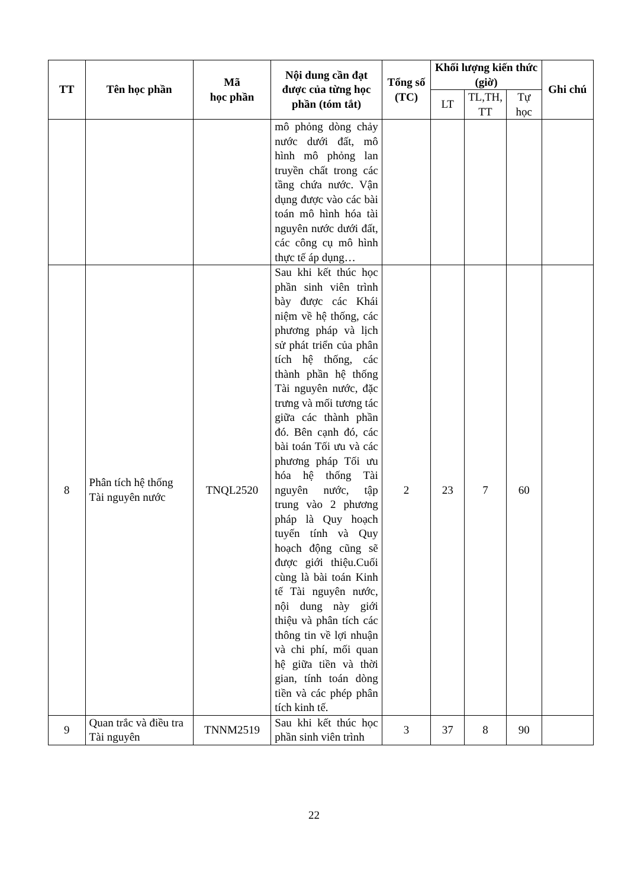| TT | Tên học phần | Mã học phần | Nội dung cần đạt được của từng học phần (tóm tắt) | Tổng số (TC) | Khối lượng kiến thức (giờ) | | | Ghi chú |
| --- | --- | --- | --- | --- | --- | --- | --- | --- |
| | | | | | LT | TL,TH, TT | Tự học | |
| | | | mô phỏng dòng chảy nước dưới đất, mô hình mô phỏng lan truyền chất trong các tầng chứa nước. Vận dụng được vào các bài toán mô hình hóa tài nguyên nước dưới đất, các công cụ mô hình thực tế áp dụng… | | | | | |
| 8 | Phân tích hệ thống Tài nguyên nước | TNQL2520 | Sau khi kết thúc học phần sinh viên trình bày được các Khái niệm về hệ thống, các phương pháp và lịch sử phát triển của phân tích hệ thống, các thành phần hệ thống Tài nguyên nước, đặc trưng và mối tương tác giữa các thành phần đó. Bên cạnh đó, các bài toán Tối ưu và các phương pháp Tối ưu hóa hệ thống Tài nguyên nước, tập trung vào 2 phương pháp là Quy hoạch tuyến tính và Quy hoạch động cũng sẽ được giới thiệu.Cuối cùng là bài toán Kinh tế Tài nguyên nước, nội dung này giới thiệu và phân tích các thông tin về lợi nhuận và chi phí, mối quan hệ giữa tiền và thời gian, tính toán dòng tiền và các phép phân tích kinh tế. | 2 | 23 | 7 | 60 | |
| 9 | Quan trắc và điều tra Tài nguyên | TNNM2519 | Sau khi kết thúc học phần sinh viên trình | 3 | 37 | 8 | 90 | |
22